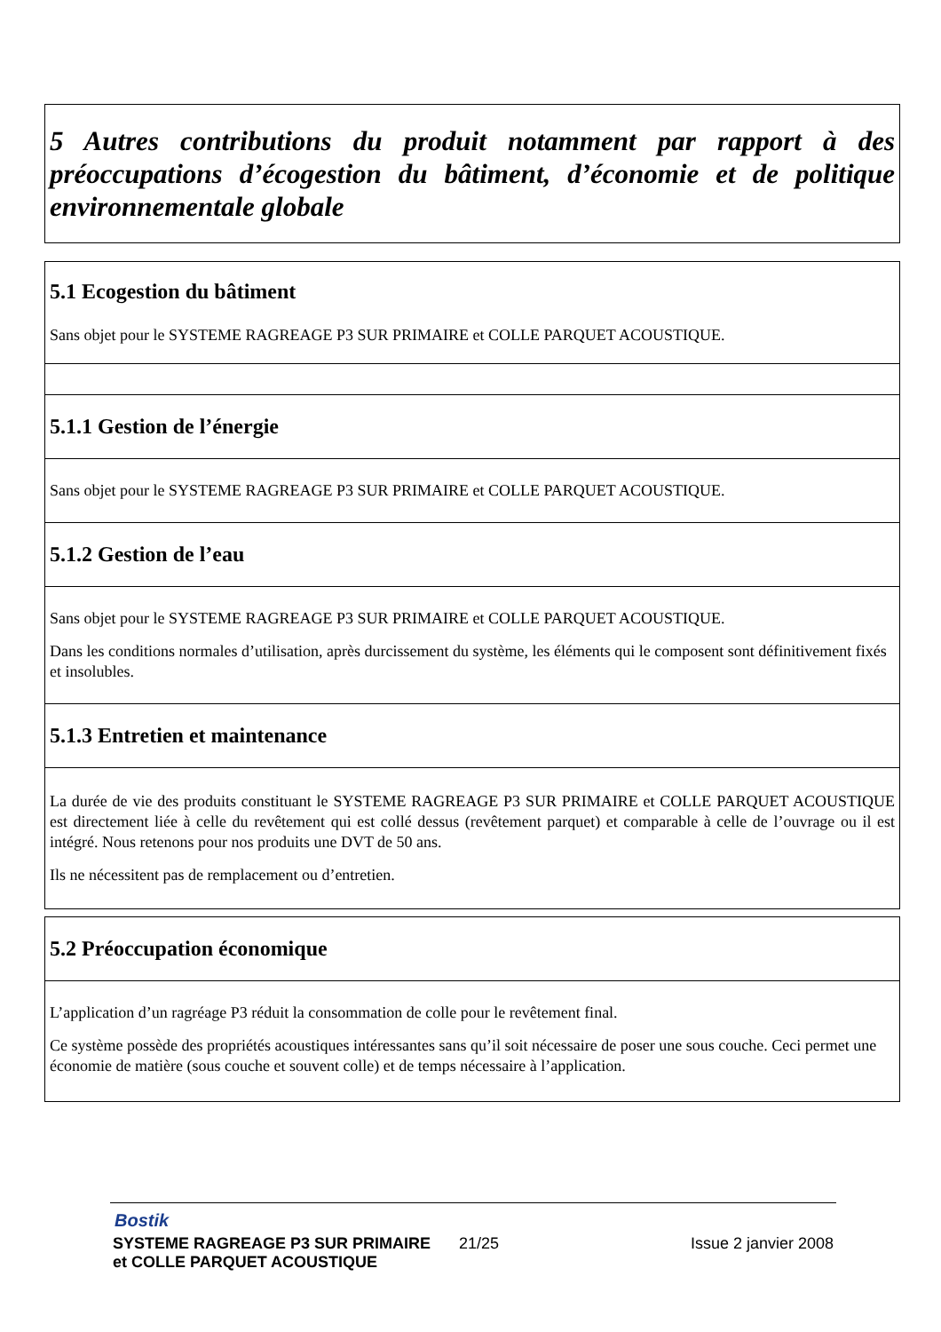5 Autres contributions du produit notamment par rapport à des préoccupations d’écogestion du bâtiment, d’économie et de politique environnementale globale
5.1 Ecogestion du bâtiment
Sans objet pour le SYSTEME RAGREAGE P3 SUR PRIMAIRE et COLLE PARQUET ACOUSTIQUE.
5.1.1 Gestion de l’énergie
Sans objet pour le SYSTEME RAGREAGE P3 SUR PRIMAIRE et COLLE PARQUET ACOUSTIQUE.
5.1.2 Gestion de l’eau
Sans objet pour le SYSTEME RAGREAGE P3 SUR PRIMAIRE et COLLE PARQUET ACOUSTIQUE.
Dans les conditions normales d’utilisation, après durcissement du système, les éléments qui le composent sont définitivement fixés et insolubles.
5.1.3 Entretien et maintenance
La durée de vie des produits constituant le SYSTEME RAGREAGE P3 SUR PRIMAIRE et COLLE PARQUET ACOUSTIQUE est directement liée à celle du revêtement qui est collé dessus (revêtement parquet) et comparable à celle de l’ouvrage ou il est intégré. Nous retenons pour nos produits une DVT de 50 ans.
Ils ne nécessitent pas de remplacement ou d’entretien.
5.2 Préoccupation économique
L’application d’un ragréage P3 réduit la consommation de colle pour le revêtement final.
Ce système possède des propriétés acoustiques intéressantes sans qu’il soit nécessaire de poser une sous couche. Ceci permet une économie de matière (sous couche et souvent colle) et de temps nécessaire à l’application.
Bostik
SYSTEME RAGREAGE P3 SUR PRIMAIRE
et COLLE PARQUET ACOUSTIQUE
21/25 Issue 2 janvier 2008